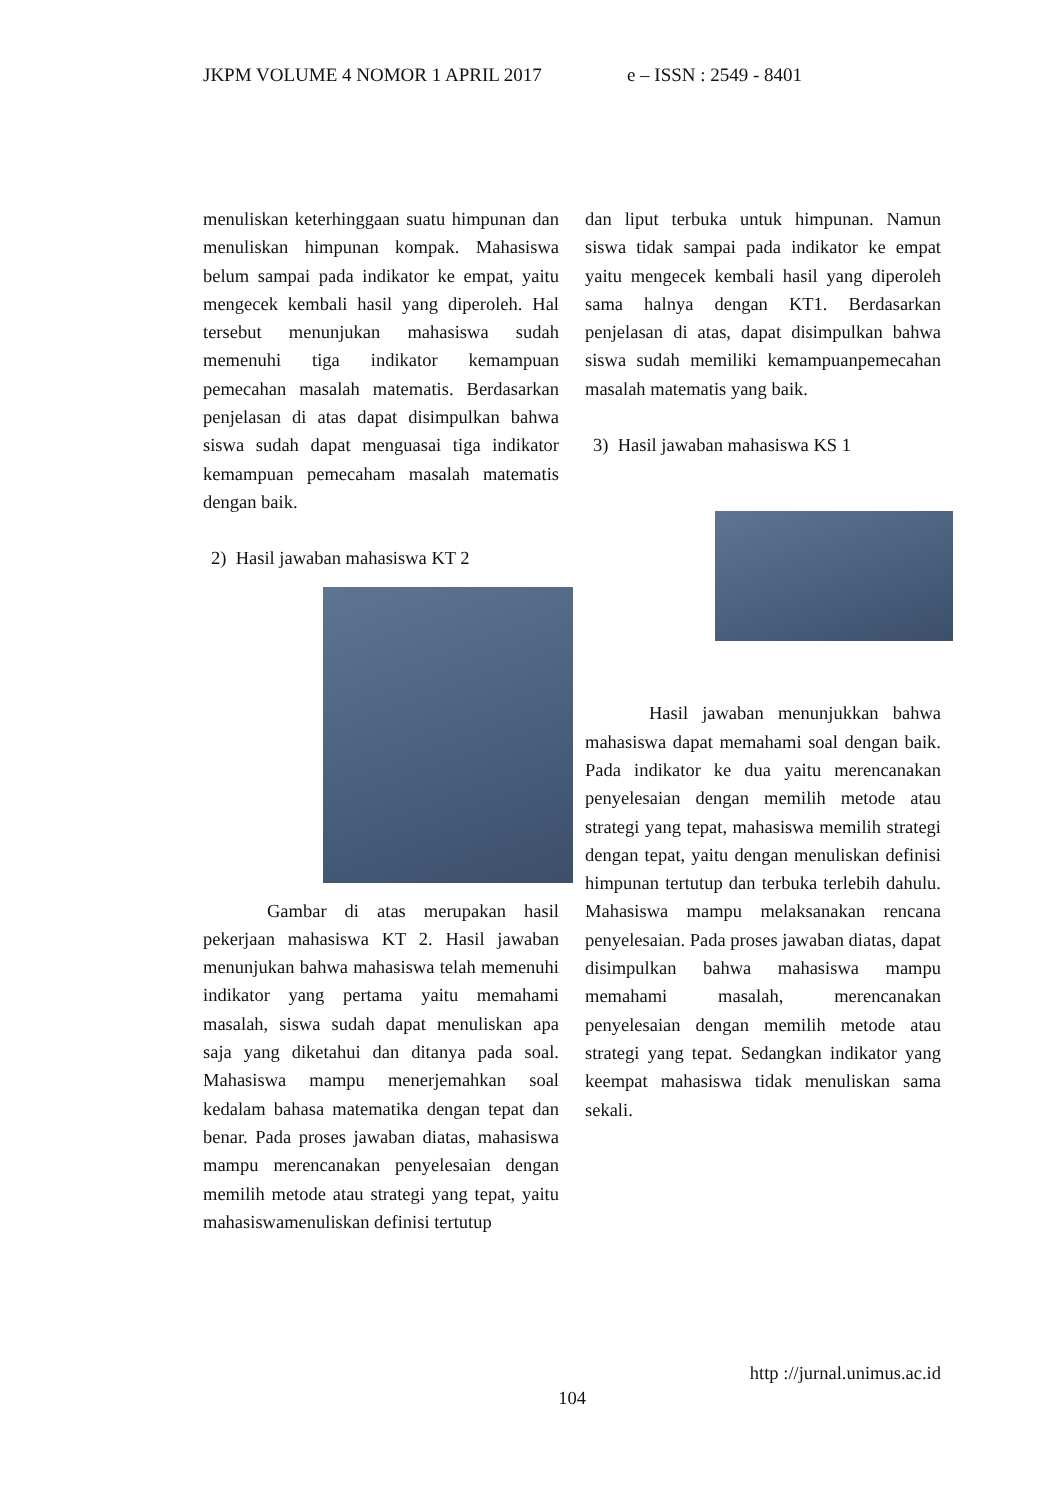JKPM VOLUME 4 NOMOR 1 APRIL 2017 e – ISSN : 2549 - 8401
menuliskan keterhinggaan suatu himpunan dan menuliskan himpunan kompak. Mahasiswa belum sampai pada indikator ke empat, yaitu mengecek kembali hasil yang diperoleh. Hal tersebut menunjukan mahasiswa sudah memenuhi tiga indikator kemampuan pemecahan masalah matematis. Berdasarkan penjelasan di atas dapat disimpulkan bahwa siswa sudah dapat menguasai tiga indikator kemampuan pemecaham masalah matematis dengan baik.
2) Hasil jawaban mahasiswa KT 2
Gambar di atas merupakan hasil pekerjaan mahasiswa KT 2. Hasil jawaban menunjukan bahwa mahasiswa telah memenuhi indikator yang pertama yaitu memahami masalah, siswa sudah dapat menuliskan apa saja yang diketahui dan ditanya pada soal. Mahasiswa mampu menerjemahkan soal kedalam bahasa matematika dengan tepat dan benar. Pada proses jawaban diatas, mahasiswa mampu merencanakan penyelesaian dengan memilih metode atau strategi yang tepat, yaitu mahasiswamenuliskan definisi tertutup
dan liput terbuka untuk himpunan. Namun siswa tidak sampai pada indikator ke empat yaitu mengecek kembali hasil yang diperoleh sama halnya dengan KT1. Berdasarkan penjelasan di atas, dapat disimpulkan bahwa siswa sudah memiliki kemampuanpemecahan masalah matematis yang baik.
3) Hasil jawaban mahasiswa KS 1
Hasil jawaban menunjukkan bahwa mahasiswa dapat memahami soal dengan baik. Pada indikator ke dua yaitu merencanakan penyelesaian dengan memilih metode atau strategi yang tepat, mahasiswa memilih strategi dengan tepat, yaitu dengan menuliskan definisi himpunan tertutup dan terbuka terlebih dahulu. Mahasiswa mampu melaksanakan rencana penyelesaian. Pada proses jawaban diatas, dapat disimpulkan bahwa mahasiswa mampu memahami masalah, merencanakan penyelesaian dengan memilih metode atau strategi yang tepat. Sedangkan indikator yang keempat mahasiswa tidak menuliskan sama sekali.
http ://jurnal.unimus.ac.id
104